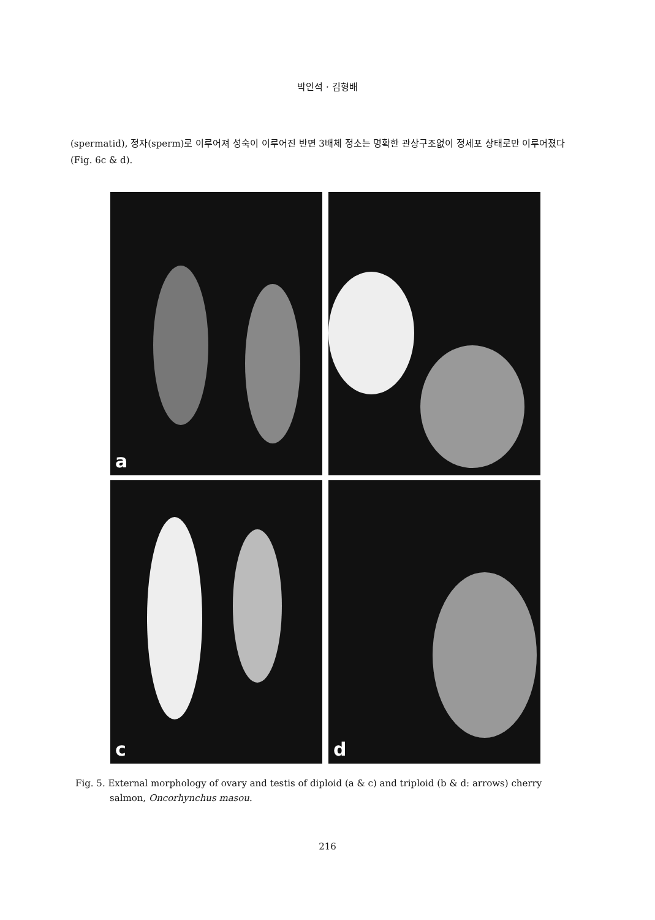박인석 · 김형배
(spermatid), 정자(sperm)로 이루어져 성숙이 이루어진 반면 3배체 정소는 명확한 관상구조없이 정세포 상태로만 이루어졌다(Fig. 6c & d).
a
c
d
Fig. 5. External morphology of ovary and testis of diploid (a & c) and triploid (b & d: arrows) cherry salmon, Oncorhynchus masou.
216